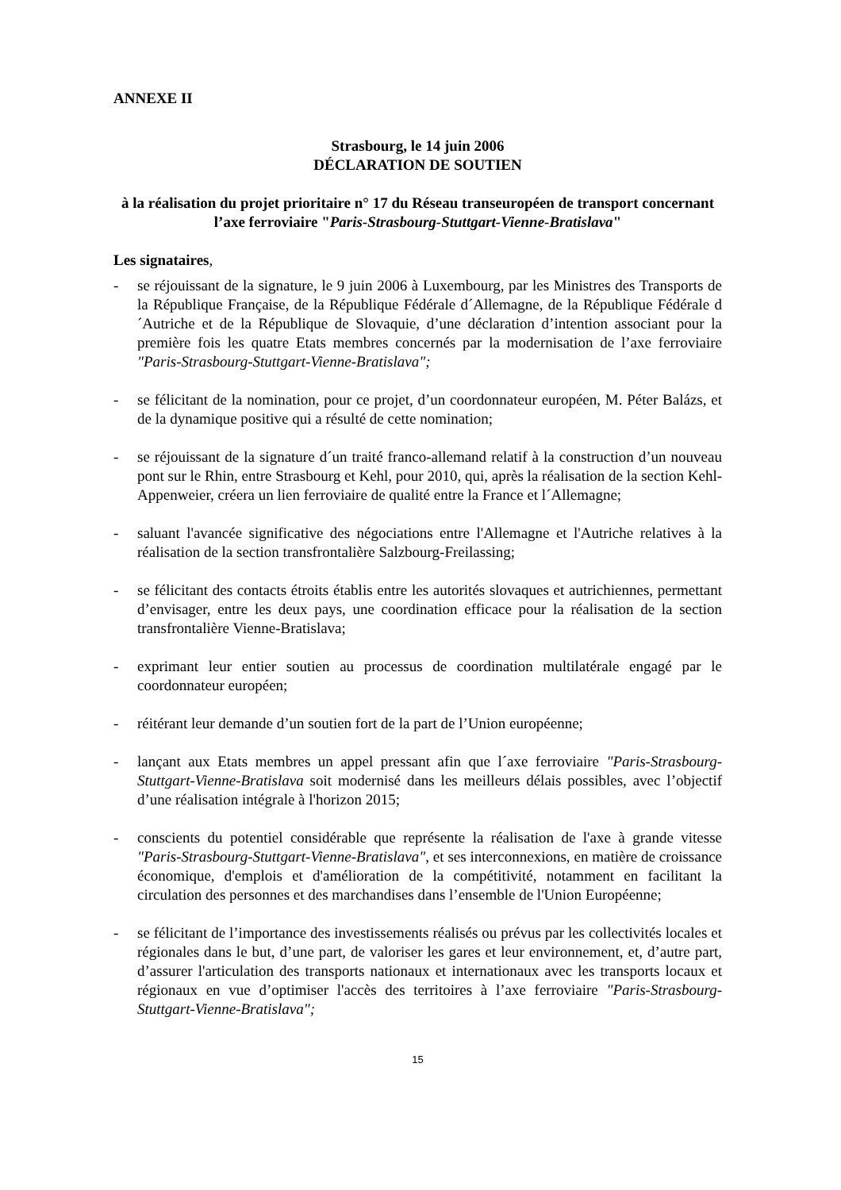ANNEXE II
Strasbourg, le 14 juin 2006
DÉCLARATION DE SOUTIEN
à la réalisation du projet prioritaire n° 17 du Réseau transeuropéen de transport concernant l’axe ferroviaire "Paris-Strasbourg-Stuttgart-Vienne-Bratislava"
Les signataires,
- se réjouissant de la signature, le 9 juin 2006 à Luxembourg, par les Ministres des Transports de la République Française, de la République Fédérale d´Allemagne, de la République Fédérale d´Autriche et de la République de Slovaquie, d’une déclaration d’intention associant pour la première fois les quatre Etats membres concernés par la modernisation de l’axe ferroviaire "Paris-Strasbourg-Stuttgart-Vienne-Bratislava";
- se félicitant de la nomination, pour ce projet, d’un coordonnateur européen, M. Péter Balázs, et de la dynamique positive qui a résulté de cette nomination;
- se réjouissant de la signature d´un traité franco-allemand relatif à la construction d’un nouveau pont sur le Rhin, entre Strasbourg et Kehl, pour 2010, qui, après la réalisation de la section Kehl-Appenweier, créera un lien ferroviaire de qualité entre la France et l´Allemagne;
- saluant l'avancée significative des négociations entre l'Allemagne et l'Autriche relatives à la réalisation de la section transfrontalière Salzbourg-Freilassing;
- se félicitant des contacts étroits établis entre les autorités slovaques et autrichiennes, permettant d’envisager, entre les deux pays, une coordination efficace pour la réalisation de la section transfrontalière Vienne-Bratislava;
- exprimant leur entier soutien au processus de coordination multilatérale engagé par le coordonnateur européen;
- réitérant leur demande d’un soutien fort de la part de l’Union européenne;
- lançant aux Etats membres un appel pressant afin que l´axe ferroviaire "Paris-Strasbourg-Stuttgart-Vienne-Bratislava soit modernisé dans les meilleurs délais possibles, avec l’objectif d’une réalisation intégrale à l'horizon 2015;
- conscients du potentiel considérable que représente la réalisation de l'axe à grande vitesse "Paris-Strasbourg-Stuttgart-Vienne-Bratislava", et ses interconnexions, en matière de croissance économique, d'emplois et d'amélioration de la compétitivité, notamment en facilitant la circulation des personnes et des marchandises dans l’ensemble de l'Union Européenne;
- se félicitant de l’importance des investissements réalisés ou prévus par les collectivités locales et régionales dans le but, d’une part, de valoriser les gares et leur environnement, et, d’autre part, d’assurer l'articulation des transports nationaux et internationaux avec les transports locaux et régionaux en vue d’optimiser l'accès des territoires à l’axe ferroviaire "Paris-Strasbourg-Stuttgart-Vienne-Bratislava";
15